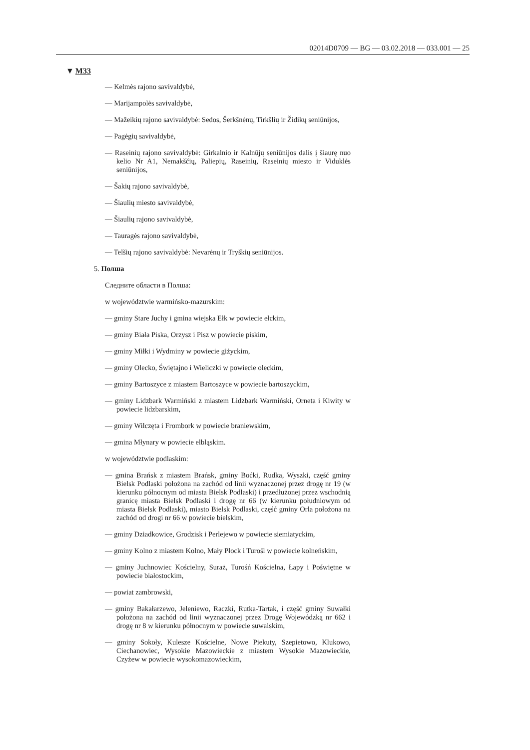02014D0709 — BG — 03.02.2018 — 033.001 — 25
▼ M33
— Kelmės rajono savivaldybė,
— Marijampolės savivaldybė,
— Mažeikių rajono savivaldybė: Sedos, Šerkšnėnų, Tirkšlių ir Židikų seniūnijos,
— Pagėgių savivaldybė,
— Raseinių rajono savivaldybė: Girkalnio ir Kalnūjų seniūnijos dalis į šiaurę nuo kelio Nr A1, Nemakščių, Paliepių, Raseinių, Raseinių miesto ir Viduklės seniūnijos,
— Šakių rajono savivaldybė,
— Šiaulių miesto savivaldybė,
— Šiaulių rajono savivaldybė,
— Tauragės rajono savivaldybė,
— Telšių rajono savivaldybė: Nevarėnų ir Tryškių seniūnijos.
5. Полша
Следните области в Полша:
w województwie warmińsko-mazurskim:
— gminy Stare Juchy i gmina wiejska Ełk w powiecie ełckim,
— gminy Biała Piska, Orzysz i Pisz w powiecie piskim,
— gminy Miłki i Wydminy w powiecie giżyckim,
— gminy Olecko, Świętajno i Wieliczki w powiecie oleckim,
— gminy Bartoszyce z miastem Bartoszyce w powiecie bartoszyckim,
— gminy Lidzbark Warmiński z miastem Lidzbark Warmiński, Orneta i Kiwity w powiecie lidzbarskim,
— gminy Wilczęta i Frombork w powiecie braniewskim,
— gmina Młynary w powiecie elbląskim.
w województwie podlaskim:
— gmina Brańsk z miastem Brańsk, gminy Boćki, Rudka, Wyszki, część gminy Bielsk Podlaski położona na zachód od linii wyznaczonej przez drogę nr 19 (w kierunku północnym od miasta Bielsk Podlaski) i przedłużonej przez wschodnią granicę miasta Bielsk Podlaski i drogę nr 66 (w kierunku południowym od miasta Bielsk Podlaski), miasto Bielsk Podlaski, część gminy Orla położona na zachód od drogi nr 66 w powiecie bielskim,
— gminy Dziadkowice, Grodzisk i Perlejewo w powiecie siemiatyckim,
— gminy Kolno z miastem Kolno, Mały Płock i Turośl w powiecie kolneńskim,
— gminy Juchnowiec Kościelny, Suraż, Turośń Kościelna, Łapy i Poświętne w powiecie białostockim,
— powiat zambrowski,
— gminy Bakałarzewo, Jeleniewo, Raczki, Rutka-Tartak, i część gminy Suwałki położona na zachód od linii wyznaczonej przez Drogę Wojewódzką nr 662 i drogę nr 8 w kierunku północnym w powiecie suwalskim,
— gminy Sokoły, Kulesze Kościelne, Nowe Piekuty, Szepietowo, Klukowo, Ciechanowiec, Wysokie Mazowieckie z miastem Wysokie Mazowieckie, Czyżew w powiecie wysokomazowieckim,